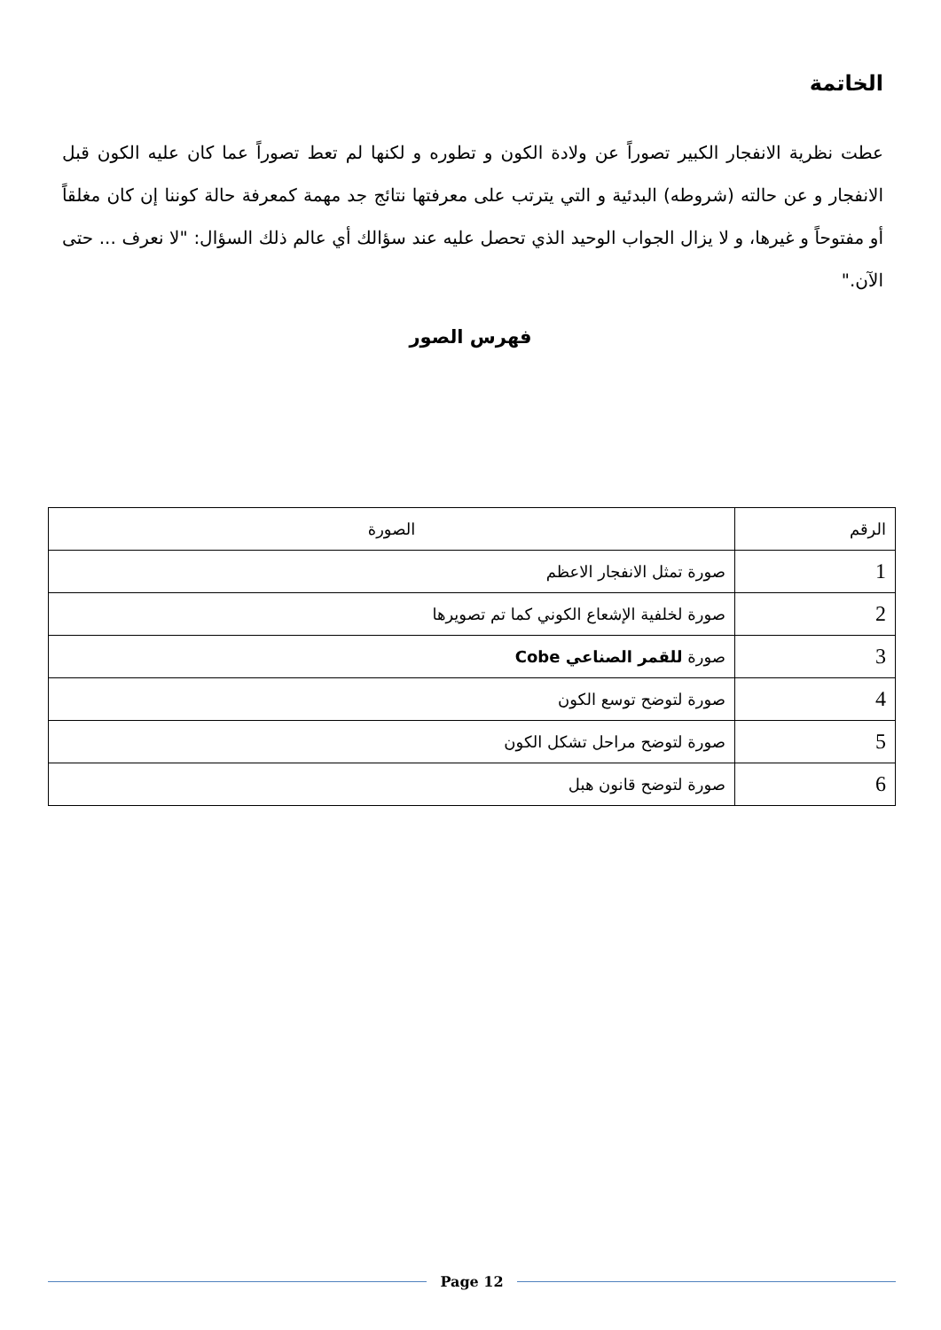الخاتمة
عطت نظرية الانفجار الكبير تصوراً عن ولادة الكون و تطوره و لكنها لم تعط تصوراً عما كان عليه الكون قبل الانفجار و عن حالته (شروطه) البدئية و التي يترتب على معرفتها نتائج جد مهمة كمعرفة حالة كوننا إن كان مغلقاً أو مفتوحاً و غيرها، و لا يزال الجواب الوحيد الذي تحصل عليه عند سؤالك أي عالم ذلك السؤال: "لا نعرف ... حتى الآن."
فهرس الصور
| الرقم | الصورة |
| --- | --- |
| 1 | صورة تمثل الانفجار الاعظم |
| 2 | صورة لخلفية الإشعاع الكوني كما تم تصويرها |
| 3 | صورة للقمر الصناعي Cobe |
| 4 | صورة لتوضح توسع الكون |
| 5 | صورة لتوضح مراحل تشكل الكون |
| 6 | صورة لتوضح قانون هبل |
Page 12